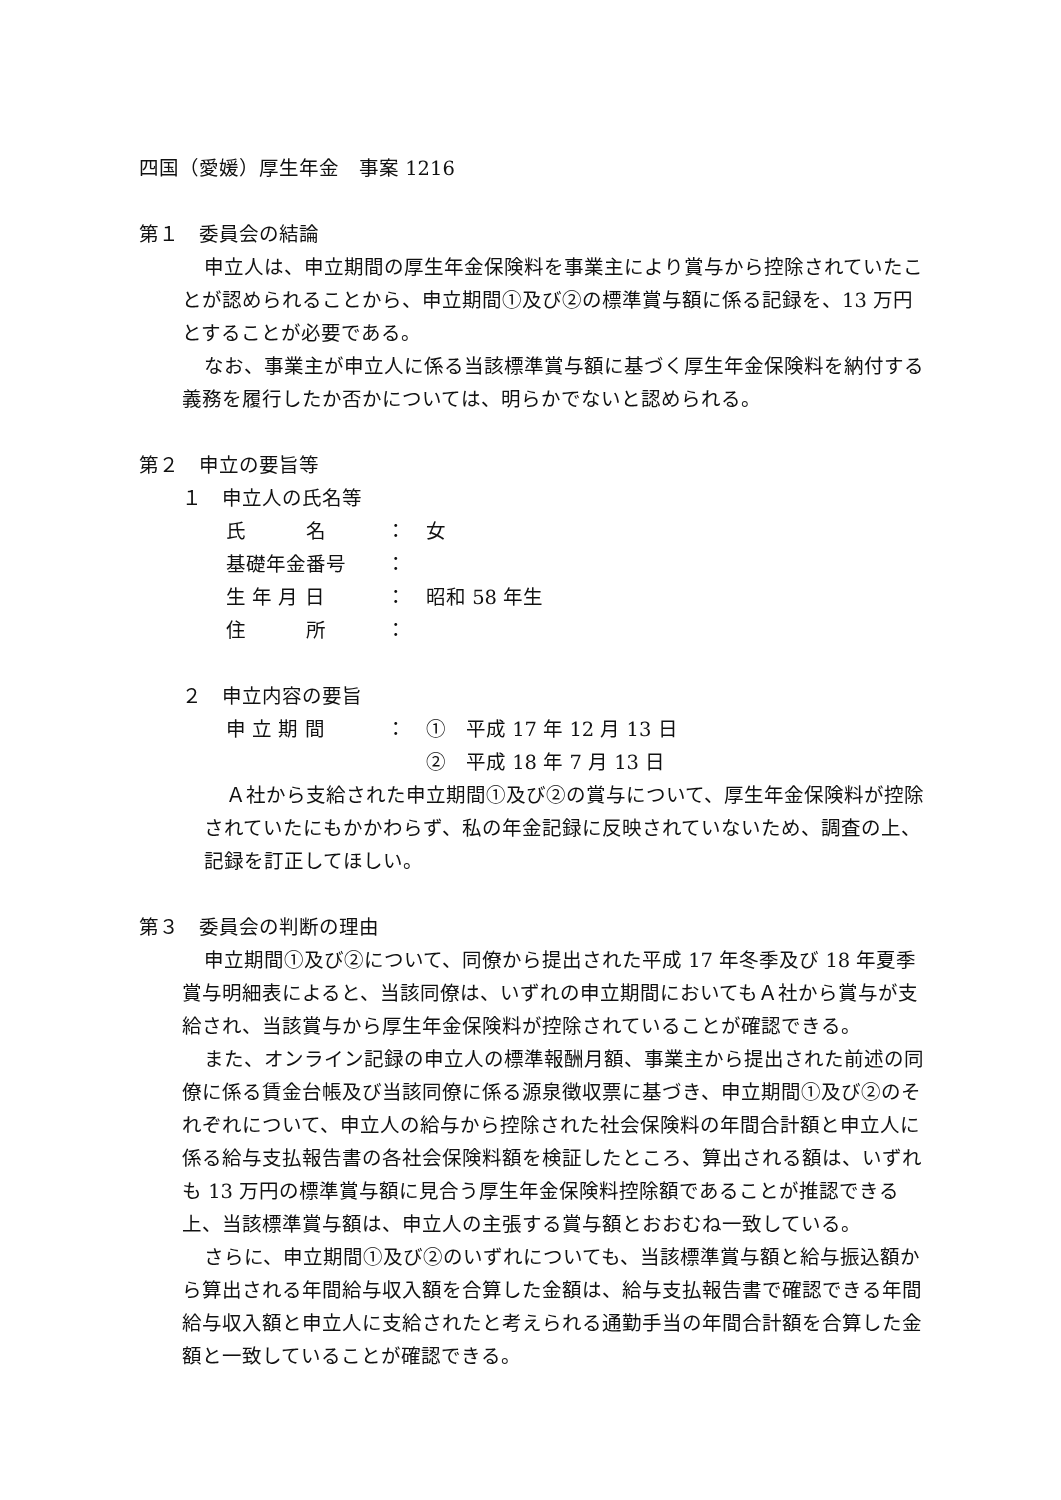四国（愛媛）厚生年金　事案 1216
第１　委員会の結論
申立人は、申立期間の厚生年金保険料を事業主により賞与から控除されていたことが認められることから、申立期間①及び②の標準賞与額に係る記録を、13 万円とすることが必要である。
なお、事業主が申立人に係る当該標準賞与額に基づく厚生年金保険料を納付する義務を履行したか否かについては、明らかでないと認められる。
第２　申立の要旨等
１　申立人の氏名等
氏　　　名 ： 女
基礎年金番号 ：
生 年 月 日 ： 昭和 58 年生
住　　　所 ：
２　申立内容の要旨
申 立 期 間 ： ①　平成 17 年 12 月 13 日
②　平成 18 年 7 月 13 日
Ａ社から支給された申立期間①及び②の賞与について、厚生年金保険料が控除されていたにもかかわらず、私の年金記録に反映されていないため、調査の上、記録を訂正してほしい。
第３　委員会の判断の理由
申立期間①及び②について、同僚から提出された平成 17 年冬季及び 18 年夏季賞与明細表によると、当該同僚は、いずれの申立期間においてもＡ社から賞与が支給され、当該賞与から厚生年金保険料が控除されていることが確認できる。
また、オンライン記録の申立人の標準報酬月額、事業主から提出された前述の同僚に係る賃金台帳及び当該同僚に係る源泉徴収票に基づき、申立期間①及び②のそれぞれについて、申立人の給与から控除された社会保険料の年間合計額と申立人に係る給与支払報告書の各社会保険料額を検証したところ、算出される額は、いずれも 13 万円の標準賞与額に見合う厚生年金保険料控除額であることが推認できる上、当該標準賞与額は、申立人の主張する賞与額とおおむね一致している。
さらに、申立期間①及び②のいずれについても、当該標準賞与額と給与振込額から算出される年間給与収入額を合算した金額は、給与支払報告書で確認できる年間給与収入額と申立人に支給されたと考えられる通勤手当の年間合計額を合算した金額と一致していることが確認できる。